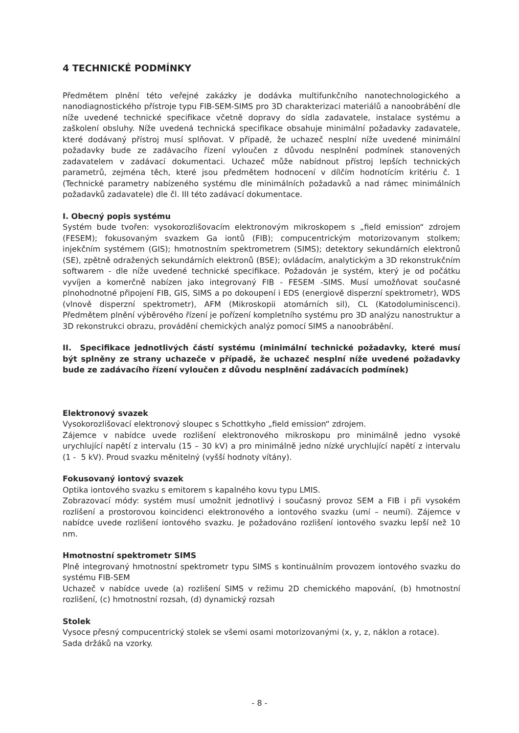4 TECHNICKÉ PODMÍNKY
Předmětem plnění této veřejné zakázky je dodávka multifunkčního nanotechnologického a nanodiagnostického přístroje typu FIB-SEM-SIMS pro 3D charakterizaci materiálů a nanoobrábění dle níže uvedené technické specifikace včetně dopravy do sídla zadavatele, instalace systému a zaškolení obsluhy. Níže uvedená technická specifikace obsahuje minimální požadavky zadavatele, které dodávaný přístroj musí splňovat. V případě, že uchazeč nesplní níže uvedené minimální požadavky bude ze zadávacího řízení vyloučen z důvodu nesplnění podmínek stanovených zadavatelem v zadávací dokumentaci. Uchazeč může nabídnout přístroj lepších technických parametrů, zejména těch, které jsou předmětem hodnocení v dílčím hodnotícím kritériu č. 1 (Technické parametry nabízeného systému dle minimálních požadavků a nad rámec minimálních požadavků zadavatele) dle čl. III této zadávací dokumentace.
I. Obecný popis systému
Systém bude tvořen: vysokorozlišovacím elektronovým mikroskopem s „field emission“ zdrojem (FESEM); fokusovaným svazkem Ga iontů (FIB); compucentrickým motorizovanym stolkem; injekčním systémem (GIS); hmotnostním spektrometrem (SIMS); detektory sekundárních elektronů (SE), zpětně odražených sekundárních elektronů (BSE); ovládacím, analytickým a 3D rekonstrukčním softwarem - dle níže uvedené technické specifikace. Požadován je systém, který je od počátku vyvíjen a komerčně nabízen jako integrovaný FIB - FESEM -SIMS. Musí umožňovat současné plnohodnotné připojení FIB, GIS, SIMS a po dokoupení i EDS (energiově disperzní spektrometr), WDS (vlnově disperzní spektrometr), AFM (Mikroskopii atomárních sil), CL (Katodoluminiscenci). Předmětem plnění výběrového řízení je pořízení kompletního systému pro 3D analýzu nanostruktur a 3D rekonstrukci obrazu, provádění chemických analýz pomocí SIMS a nanoobrábění.
II. Specifikace jednotlivých částí systému (minimální technické požadavky, které musí být splněny ze strany uchazeče v případě, že uchazeč nesplní níže uvedené požadavky bude ze zadávacího řízení vyloučen z důvodu nesplnění zadávacích podmínek)
Elektronový svazek
Vysokorozlišovací elektronový sloupec s Schottkyho „field emission“ zdrojem.
Zájemce v nabídce uvede rozlišení elektronového mikroskopu pro minimálně jedno vysoké urychlující napětí z intervalu (15 – 30 kV) a pro minimálně jedno nízké urychlující napětí z intervalu (1 - 5 kV). Proud svazku měnitelný (vyšší hodnoty vítány).
Fokusovaný iontový svazek
Optika iontového svazku s emitorem s kapalného kovu typu LMIS.
Zobrazovací módy: systém musí umožnit jednotlivý i současný provoz SEM a FIB i při vysokém rozlišení a prostorovou koincidenci elektronového a iontového svazku (umí – neumí). Zájemce v nabídce uvede rozlišení iontového svazku. Je požadováno rozlišení iontového svazku lepší než 10 nm.
Hmotnostní spektrometr SIMS
Plně integrovaný hmotnostní spektrometr typu SIMS s kontinuálním provozem iontového svazku do systému FIB-SEM
Uchazeč v nabídce uvede (a) rozlišení SIMS v režimu 2D chemického mapování, (b) hmotnostní rozlišení, (c) hmotnostní rozsah, (d) dynamický rozsah
Stolek
Vysoce přesný compucentrický stolek se všemi osami motorizovanými (x, y, z, náklon a rotace).
Sada držáků na vzorky.
- 8 -